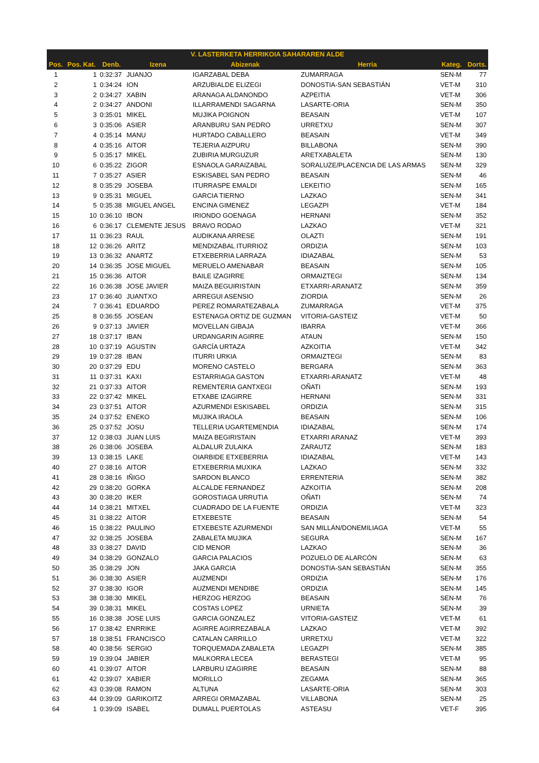| V. LASTERKETA HERRIKOIA SAHARAREN ALDE | | | | | | | | |
| --- | --- | --- | --- | --- | --- | --- | --- | --- |
| Pos. | Pos. Kat. | Denb. | Izena | Abizenak | Herria | | Kateg. | Dorts. |
| 1 | 1 | 0:32:37 | JUANJO | IGARZABAL DEBA | ZUMARRAGA | | SEN-M | 77 |
| 2 | 1 | 0:34:24 | ION | ARZUBIALDE ELIZEGI | DONOSTIA-SAN SEBASTIÁN | | VET-M | 310 |
| 3 | 2 | 0:34:27 | XABIN | ARANAGA ALDANONDO | AZPEITIA | | VET-M | 306 |
| 4 | 2 | 0:34:27 | ANDONI | ILLARRAMENDI SAGARNA | LASARTE-ORIA | | SEN-M | 350 |
| 5 | 3 | 0:35:01 | MIKEL | MUJIKA POIGNON | BEASAIN | | VET-M | 107 |
| 6 | 3 | 0:35:06 | ASIER | ARANBURU SAN PEDRO | URRETXU | | SEN-M | 307 |
| 7 | 4 | 0:35:14 | MANU | HURTADO CABALLERO | BEASAIN | | VET-M | 349 |
| 8 | 4 | 0:35:16 | AITOR | TEJERIA AIZPURU | BILLABONA | | SEN-M | 390 |
| 9 | 5 | 0:35:17 | MIKEL | ZUBIRIA MURGUZUR | ARETXABALETA | | SEN-M | 130 |
| 10 | 6 | 0:35:22 | ZIGOR | ESNAOLA GARAIZABAL | SORALUZE/PLACENCIA DE LAS ARMAS | | SEN-M | 329 |
| 11 | 7 | 0:35:27 | ASIER | ESKISABEL SAN PEDRO | BEASAIN | | SEN-M | 46 |
| 12 | 8 | 0:35:29 | JOSEBA | ITURRASPE EMALDI | LEKEITIO | | SEN-M | 165 |
| 13 | 9 | 0:35:31 | MIGUEL | GARCIA TIERNO | LAZKAO | | SEN-M | 341 |
| 14 | 5 | 0:35:38 | MIGUEL ANGEL | ENCINA GIMENEZ | LEGAZPI | | VET-M | 184 |
| 15 | 10 | 0:36:10 | IBON | IRIONDO GOENAGA | HERNANI | | SEN-M | 352 |
| 16 | 6 | 0:36:17 | CLEMENTE JESUS | BRAVO RODAO | LAZKAO | | VET-M | 321 |
| 17 | 11 | 0:36:23 | RAUL | AUDIKANA ARRESE | OLAZTI | | SEN-M | 191 |
| 18 | 12 | 0:36:26 | ARITZ | MENDIZABAL ITURRIOZ | ORDIZIA | | SEN-M | 103 |
| 19 | 13 | 0:36:32 | ANARTZ | ETXEBERRIA LARRAZA | IDIAZABAL | | SEN-M | 53 |
| 20 | 14 | 0:36:35 | JOSE MIGUEL | MERUELO AMENABAR | BEASAIN | | SEN-M | 105 |
| 21 | 15 | 0:36:36 | AITOR | BAILE IZAGIRRE | ORMAIZTEGI | | SEN-M | 134 |
| 22 | 16 | 0:36:38 | JOSE JAVIER | MAIZA BEGUIRISTAIN | ETXARRI-ARANATZ | | SEN-M | 359 |
| 23 | 17 | 0:36:40 | JUANTXO | ARREGUI ASENSIO | ZIORDIA | | SEN-M | 26 |
| 24 | 7 | 0:36:41 | EDUARDO | PEREZ ROMARATEZABALA | ZUMARRAGA | | VET-M | 375 |
| 25 | 8 | 0:36:55 | JOSEAN | ESTENAGA ORTIZ DE GUZMAN | VITORIA-GASTEIZ | | VET-M | 50 |
| 26 | 9 | 0:37:13 | JAVIER | MOVELLAN GIBAJA | IBARRA | | VET-M | 366 |
| 27 | 18 | 0:37:17 | IBAN | URDANGARIN AGIRRE | ATAUN | | SEN-M | 150 |
| 28 | 10 | 0:37:19 | AGUSTIN | GARCÍA URTAZA | AZKOITIA | | VET-M | 342 |
| 29 | 19 | 0:37:28 | IBAN | ITURRI URKIA | ORMAIZTEGI | | SEN-M | 83 |
| 30 | 20 | 0:37:29 | EDU | MORENO CASTELO | BERGARA | | SEN-M | 363 |
| 31 | 11 | 0:37:31 | KAXI | ESTARRIAGA GASTON | ETXARRI-ARANATZ | | VET-M | 48 |
| 32 | 21 | 0:37:33 | AITOR | REMENTERIA GANTXEGI | OÑATI | | SEN-M | 193 |
| 33 | 22 | 0:37:42 | MIKEL | ETXABE IZAGIRRE | HERNANI | | SEN-M | 331 |
| 34 | 23 | 0:37:51 | AITOR | AZURMENDI ESKISABEL | ORDIZIA | | SEN-M | 315 |
| 35 | 24 | 0:37:52 | ENEKO | MUJIKA IRAOLA | BEASAIN | | SEN-M | 106 |
| 36 | 25 | 0:37:52 | JOSU | TELLERIA UGARTEMENDIA | IDIAZABAL | | SEN-M | 174 |
| 37 | 12 | 0:38:03 | JUAN LUIS | MAIZA BEGIRISTAIN | ETXARRI ARANAZ | | VET-M | 393 |
| 38 | 26 | 0:38:06 | JOSEBA | ALDALUR ZULAIKA | ZARAUTZ | | SEN-M | 183 |
| 39 | 13 | 0:38:15 | LAKE | OIARBIDE ETXEBERRIA | IDIAZABAL | | VET-M | 143 |
| 40 | 27 | 0:38:16 | AITOR | ETXEBERRIA MUXIKA | LAZKAO | | SEN-M | 332 |
| 41 | 28 | 0:38:16 | IÑIGO | SARDON BLANCO | ERRENTERIA | | SEN-M | 382 |
| 42 | 29 | 0:38:20 | GORKA | ALCALDE FERNANDEZ | AZKOITIA | | SEN-M | 208 |
| 43 | 30 | 0:38:20 | IKER | GOROSTIAGA URRUTIA | OÑATI | | SEN-M | 74 |
| 44 | 14 | 0:38:21 | MITXEL | CUADRADO DE LA FUENTE | ORDIZIA | | VET-M | 323 |
| 45 | 31 | 0:38:22 | AITOR | ETXEBESTE | BEASAIN | | SEN-M | 54 |
| 46 | 15 | 0:38:22 | PAULINO | ETXEBESTE AZURMENDI | SAN MILLÁN/DONEMILIAGA | | VET-M | 55 |
| 47 | 32 | 0:38:25 | JOSEBA | ZABALETA MUJIKA | SEGURA | | SEN-M | 167 |
| 48 | 33 | 0:38:27 | DAVID | CID MENOR | LAZKAO | | SEN-M | 36 |
| 49 | 34 | 0:38:29 | GONZALO | GARCIA PALACIOS | POZUELO DE ALARCÓN | | SEN-M | 63 |
| 50 | 35 | 0:38:29 | JON | JAKA GARCIA | DONOSTIA-SAN SEBASTIÁN | | SEN-M | 355 |
| 51 | 36 | 0:38:30 | ASIER | AUZMENDI | ORDIZIA | | SEN-M | 176 |
| 52 | 37 | 0:38:30 | IGOR | AUZMENDI MENDIBE | ORDIZIA | | SEN-M | 145 |
| 53 | 38 | 0:38:30 | MIKEL | HERZOG HERZOG | BEASAIN | | SEN-M | 76 |
| 54 | 39 | 0:38:31 | MIKEL | COSTAS LOPEZ | URNIETA | | SEN-M | 39 |
| 55 | 16 | 0:38:38 | JOSE LUIS | GARCIA GONZALEZ | VITORIA-GASTEIZ | | VET-M | 61 |
| 56 | 17 | 0:38:42 | ENRRIKE | AGIRRE AGIRREZABALA | LAZKAO | | VET-M | 392 |
| 57 | 18 | 0:38:51 | FRANCISCO | CATALAN CARRILLO | URRETXU | | VET-M | 322 |
| 58 | 40 | 0:38:56 | SERGIO | TORQUEMADA ZABALETA | LEGAZPI | | SEN-M | 385 |
| 59 | 19 | 0:39:04 | JABIER | MALKORRA LECEA | BERASTEGI | | VET-M | 95 |
| 60 | 41 | 0:39:07 | AITOR | LARBURU IZAGIRRE | BEASAIN | | SEN-M | 88 |
| 61 | 42 | 0:39:07 | XABIER | MORILLO | ZEGAMA | | SEN-M | 365 |
| 62 | 43 | 0:39:08 | RAMON | ALTUNA | LASARTE-ORIA | | SEN-M | 303 |
| 63 | 44 | 0:39:09 | GARIKOITZ | ARREGI ORMAZABAL | VILLABONA | | SEN-M | 25 |
| 64 | 1 | 0:39:09 | ISABEL | DUMALL PUERTOLAS | ASTEASU | | VET-F | 395 |